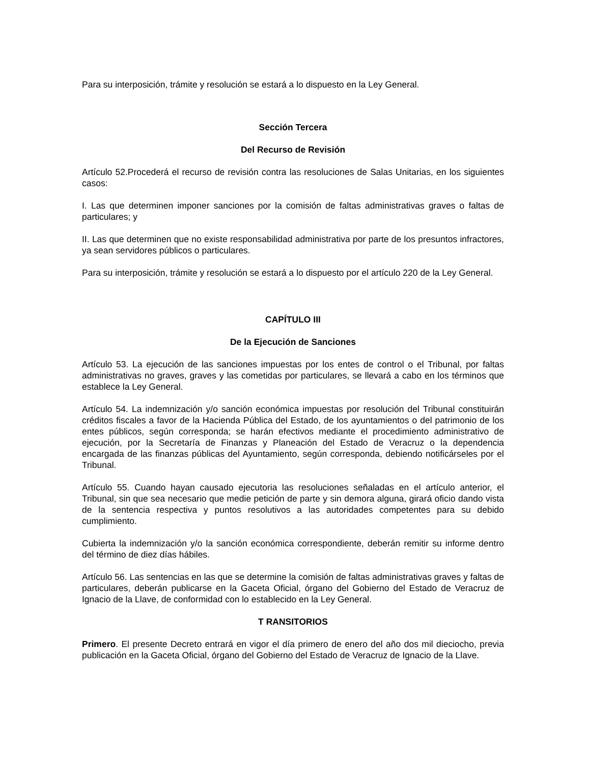Para su interposición, trámite y resolución se estará a lo dispuesto en la Ley General.
Sección Tercera
Del Recurso de Revisión
Artículo 52.Procederá el recurso de revisión contra las resoluciones de Salas Unitarias, en los siguientes casos:
I. Las que determinen imponer sanciones por la comisión de faltas administrativas graves o faltas de particulares; y
II. Las que determinen que no existe responsabilidad administrativa por parte de los presuntos infractores, ya sean servidores públicos o particulares.
Para su interposición, trámite y resolución se estará a lo dispuesto por el artículo 220 de la Ley General.
CAPÍTULO III
De la Ejecución de Sanciones
Artículo 53. La ejecución de las sanciones impuestas por los entes de control o el Tribunal, por faltas administrativas no graves, graves y las cometidas por particulares, se llevará a cabo en los términos que establece la Ley General.
Artículo 54. La indemnización y/o sanción económica impuestas por resolución del Tribunal constituirán créditos fiscales a favor de la Hacienda Pública del Estado, de los ayuntamientos o del patrimonio de los entes públicos, según corresponda; se harán efectivos mediante el procedimiento administrativo de ejecución, por la Secretaría de Finanzas y Planeación del Estado de Veracruz o la dependencia encargada de las finanzas públicas del Ayuntamiento, según corresponda, debiendo notificárseles por el Tribunal.
Artículo 55. Cuando hayan causado ejecutoria las resoluciones señaladas en el artículo anterior, el Tribunal, sin que sea necesario que medie petición de parte y sin demora alguna, girará oficio dando vista de la sentencia respectiva y puntos resolutivos a las autoridades competentes para su debido cumplimiento.
Cubierta la indemnización y/o la sanción económica correspondiente, deberán remitir su informe dentro del término de diez días hábiles.
Artículo 56. Las sentencias en las que se determine la comisión de faltas administrativas graves y faltas de particulares, deberán publicarse en la Gaceta Oficial, órgano del Gobierno del Estado de Veracruz de Ignacio de la Llave, de conformidad con lo establecido en la Ley General.
T RANSITORIOS
Primero. El presente Decreto entrará en vigor el día primero de enero del año dos mil dieciocho, previa publicación en la Gaceta Oficial, órgano del Gobierno del Estado de Veracruz de Ignacio de la Llave.